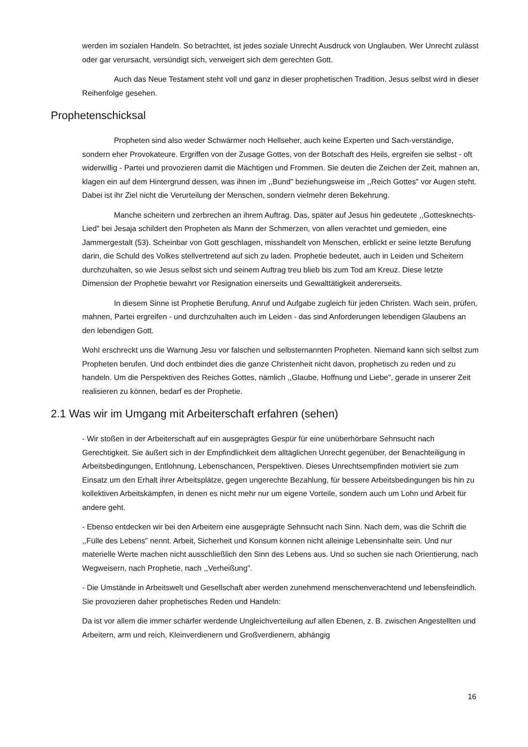werden im sozialen Handeln. So betrachtet, ist jedes soziale Unrecht Ausdruck von Unglauben. Wer Unrecht zulässt oder gar verursacht, versündigt sich, verweigert sich dem gerechten Gott.
Auch das Neue Testament steht voll und ganz in dieser prophetischen Tradition. Jesus selbst wird in dieser Reihenfolge gesehen.
Prophetenschicksal
Propheten sind also weder Schwärmer noch Hellseher, auch keine Experten und Sach-verständige, sondern eher Provokateure. Ergriffen von der Zusage Gottes, von der Botschaft des Heils, ergreifen sie selbst - oft widerwillig - Partei und provozieren damit die Mächtigen und Frommen. Sie deuten die Zeichen der Zeit, mahnen an, klagen ein auf dem Hintergrund dessen, was ihnen im ,,Bund" beziehungsweise im ,,Reich Gottes" vor Augen steht. Dabei ist ihr Ziel nicht die Verurteilung der Menschen, sondern vielmehr deren Bekehrung.
Manche scheitern und zerbrechen an ihrem Auftrag. Das, später auf Jesus hin gedeutete ,,Gottesknechts-Lied" bei Jesaja schildert den Propheten als Mann der Schmerzen, von allen verachtet und gemieden, eine Jammergestalt (53). Scheinbar von Gott geschlagen, misshandelt von Menschen, erblickt er seine Ietzte Berufung darin, die Schuld des Volkes stellvertretend auf sich zu laden. Prophetie bedeutet, auch in Leiden und Scheitern durchzuhalten, so wie Jesus selbst sich und seinem Auftrag treu blieb bis zum Tod am Kreuz. Diese Ietzte Dimension der Prophetie bewahrt vor Resignation einerseits und Gewalttätigkeit andererseits.
In diesem Sinne ist Prophetie Berufung, Anruf und Aufgabe zugleich für jeden Christen. Wach sein, prüfen, mahnen, Partei ergreifen - und durchzuhalten auch im Leiden - das sind Anforderungen lebendigen Glaubens an den lebendigen Gott.
WohI erschreckt uns die Warnung Jesu vor falschen und selbsternannten Propheten. Niemand kann sich selbst zum Propheten berufen. Und doch entbindet dies die ganze Christenheit nicht davon, prophetisch zu reden und zu handeln. Um die Perspektiven des Reiches Gottes, nämlich ,,Glaube, Hoffnung und Liebe", gerade in unserer Zeit realisieren zu können, bedarf es der Prophetie.
2.1 Was wir im Umgang mit Arbeiterschaft erfahren (sehen)
- Wir stoßen in der Arbeiterschaft auf ein ausgeprägtes Gespür für eine unüberhörbare Sehnsucht nach Gerechtigkeit. Sie äußert sich in der Empfindlichkeit dem alltäglichen Unrecht gegenüber, der Benachteiligung in Arbeitsbedingungen, Entlohnung, Lebenschancen, Perspektiven. Dieses Unrechtsempfinden motiviert sie zum Einsatz um den Erhalt ihrer Arbeitsplätze, gegen ungerechte Bezahlung, für bessere Arbeitsbedingungen bis hin zu kollektiven Arbeitskämpfen, in denen es nicht mehr nur um eigene Vorteile, sondern auch um Lohn und Arbeit für andere geht.
- Ebenso entdecken wir bei den Arbeitern eine ausgeprägte Sehnsucht nach Sinn. Nach dem, was die Schrift die ,,Fülle des Lebens" nennt. Arbeit, Sicherheit und Konsum können nicht alleinige Lebensinhalte sein. Und nur materielle Werte machen nicht ausschließlich den Sinn des Lebens aus. Und so suchen sie nach Orientierung, nach Wegweisern, nach Prophetie, nach ,,Verheißung".
- Die Umstände in Arbeitswelt und Gesellschaft aber werden zunehmend menschenverachtend und lebensfeindlich. Sie provozieren daher prophetisches Reden und Handeln:
Da ist vor allem die immer schärfer werdende Ungleichverteilung auf allen Ebenen, z. B. zwischen Angestellten und Arbeitern, arm und reich, Kleinverdienern und Großverdienern, abhängig
16